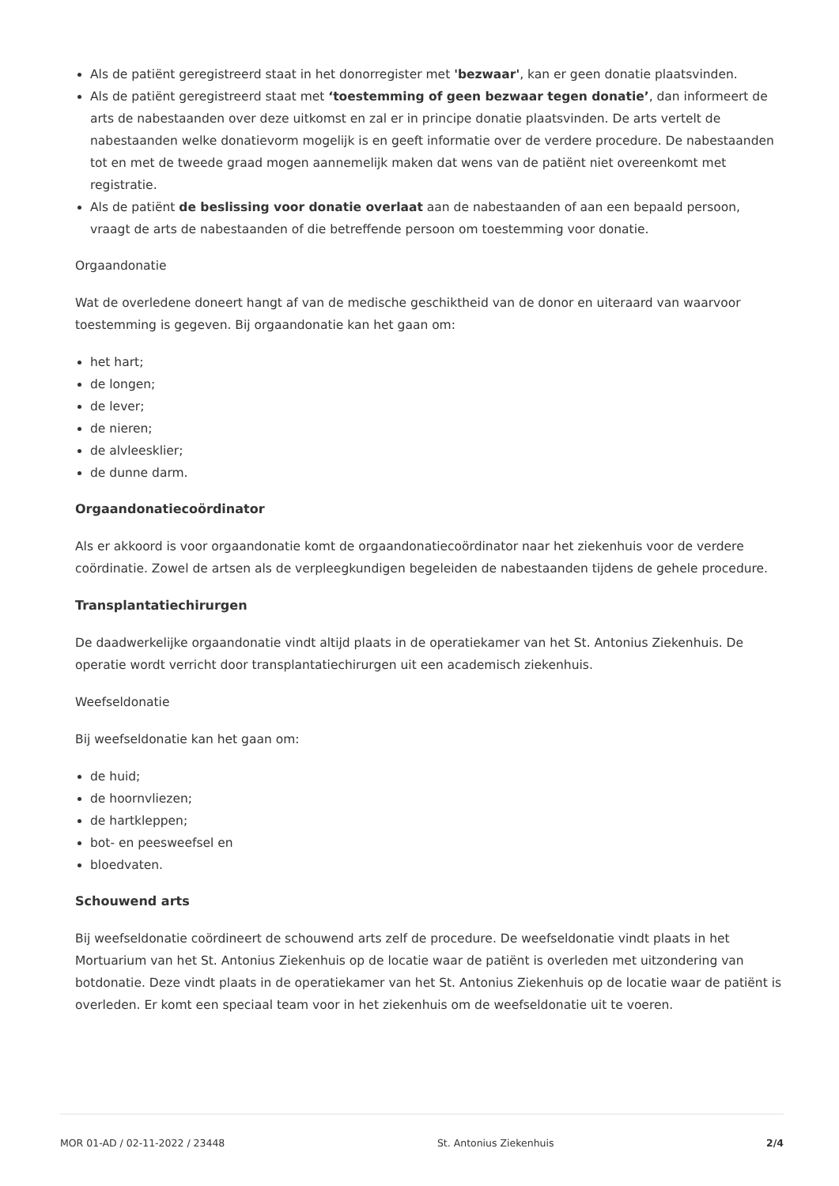Als de patiënt geregistreerd staat in het donorregister met 'bezwaar', kan er geen donatie plaatsvinden.
Als de patiënt geregistreerd staat met ‘toestemming of geen bezwaar tegen donatie’, dan informeert de arts de nabestaanden over deze uitkomst en zal er in principe donatie plaatsvinden. De arts vertelt de nabestaanden welke donatievorm mogelijk is en geeft informatie over de verdere procedure. De nabestaanden tot en met de tweede graad mogen aannemelijk maken dat wens van de patiënt niet overeenkomt met registratie.
Als de patiënt de beslissing voor donatie overlaat aan de nabestaanden of aan een bepaald persoon, vraagt de arts de nabestaanden of die betreffende persoon om toestemming voor donatie.
Orgaandonatie
Wat de overledene doneert hangt af van de medische geschiktheid van de donor en uiteraard van waarvoor toestemming is gegeven. Bij orgaandonatie kan het gaan om:
het hart;
de longen;
de lever;
de nieren;
de alvleesklier;
de dunne darm.
Orgaandonatiecoördinator
Als er akkoord is voor orgaandonatie komt de orgaandonatiecoördinator naar het ziekenhuis voor de verdere coördinatie. Zowel de artsen als de verpleegkundigen begeleiden de nabestaanden tijdens de gehele procedure.
Transplantatiechirurgen
De daadwerkelijke orgaandonatie vindt altijd plaats in de operatiekamer van het St. Antonius Ziekenhuis. De operatie wordt verricht door transplantatiechirurgen uit een academisch ziekenhuis.
Weefseldonatie
Bij weefseldonatie kan het gaan om:
de huid;
de hoornvliezen;
de hartkleppen;
bot- en peesweefsel en
bloedvaten.
Schouwend arts
Bij weefseldonatie coördineert de schouwend arts zelf de procedure. De weefseldonatie vindt plaats in het Mortuarium van het St. Antonius Ziekenhuis op de locatie waar de patiënt is overleden met uitzondering van botdonatie. Deze vindt plaats in de operatiekamer van het St. Antonius Ziekenhuis op de locatie waar de patiënt is overleden. Er komt een speciaal team voor in het ziekenhuis om de weefseldonatie uit te voeren.
MOR 01-AD / 02-11-2022 / 23448 St. Antonius Ziekenhuis 2/4